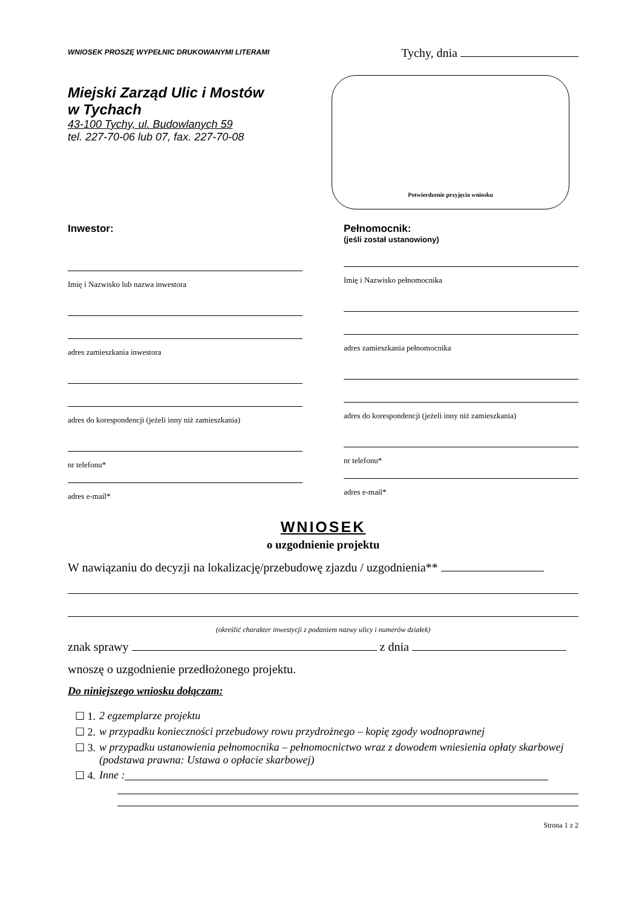WNIOSEK PROSZĘ WYPEŁNIC DRUKOWANYMI LITERAMI
Tychy, dnia
Miejski Zarząd Ulic i Mostów
w Tychach
43-100 Tychy, ul. Budowlanych 59
tel. 227-70-06 lub 07, fax. 227-70-08
Potwierdzenie przyjęcia wniosku
Inwestor:
Imię i Nazwisko lub nazwa inwestora
adres zamieszkania inwestora
adres do korespondencji (jeżeli inny niż zamieszkania)
nr telefonu*
adres e-mail*
Pełnomocnik:
(jeśli został ustanowiony)
Imię i Nazwisko pełnomocnika
adres zamieszkania pełnomocnika
adres do korespondencji (jeżeli inny niż zamieszkania)
nr telefonu*
adres e-mail*
WNIOSEK
o uzgodnienie projektu
W nawiązaniu do decyzji na lokalizację/przebudowę zjazdu / uzgodnienia**
(określić charakter inwestycji z podaniem nazwy ulicy i numerów działek)
znak sprawy z dnia
wnoszę o uzgodnienie przedłożonego projektu.
Do niniejszego wniosku dołączam:
☐ 1. 2 egzemplarze projektu
☐ 2. w przypadku konieczności przebudowy rowu przydrożnego – kopię zgody wodnoprawnej
☐ 3. w przypadku ustanowienia pełnomocnika – pełnomocnictwo wraz z dowodem wniesienia opłaty skarbowej (podstawa prawna: Ustawa o opłacie skarbowej)
☐ 4. Inne :
Strona 1 z 2